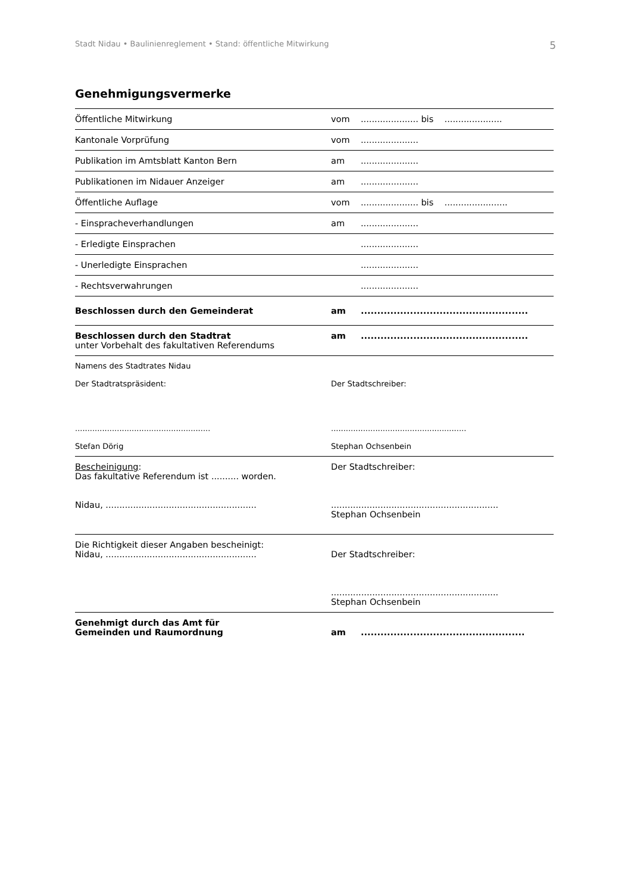Stadt Nidau • Baulinienreglement • Stand: öffentliche Mitwirkung 5
Genehmigungsvermerke
| Öffentliche Mitwirkung | vom | ..................... bis ..................... |
| Kantonale Vorprüfung | vom | ..................... |
| Publikation im Amtsblatt Kanton Bern | am | ..................... |
| Publikationen im Nidauer Anzeiger | am | ..................... |
| Öffentliche Auflage | vom | ..................... bis ....................... |
| - Einspracheverhandlungen | am | ..................... |
| - Erledigte Einsprachen | | ..................... |
| - Unerledigte Einsprachen | | ..................... |
| - Rechtsverwahrungen | | ..................... |
| Beschlossen durch den Gemeinderat | am | ................................................... |
| Beschlossen durch den Stadtrat unter Vorbehalt des fakultativen Referendums | am | ................................................... |
| Namens des Stadtrates Nidau Der Stadtratspräsident: ....................................................... Stefan Dörig | Der Stadtschreiber: ....................................................... Stephan Ochsenbein | |
| Bescheinigung : Das fakultative Referendum ist .......... worden. Nidau, ....................................................... | Der Stadtschreiber: ............................................................. Stephan Ochsenbein | |
| Die Richtigkeit dieser Angaben bescheinigt: Nidau, ....................................................... | Der Stadtschreiber: ............................................................. Stephan Ochsenbein | |
| Genehmigt durch das Amt für Gemeinden und Raumordnung | am | .................................................. |